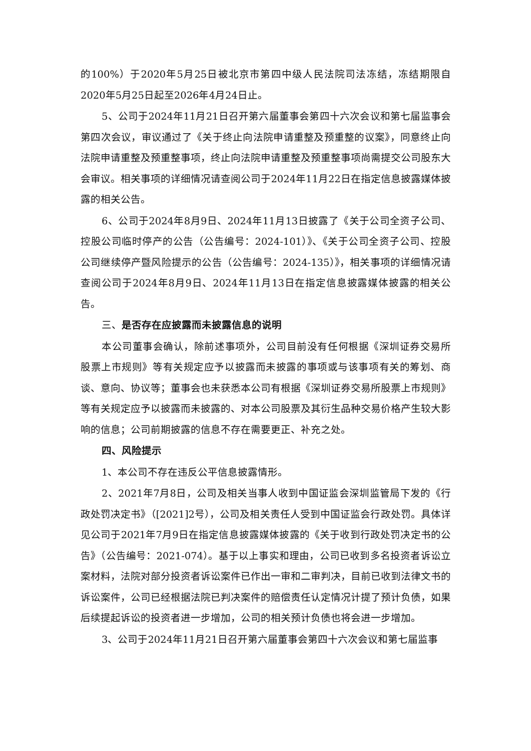的100%）于2020年5月25日被北京市第四中级人民法院司法冻结，冻结期限自2020年5月25日起至2026年4月24日止。
5、公司于2024年11月21日召开第六届董事会第四十六次会议和第七届监事会第四次会议，审议通过了《关于终止向法院申请重整及预重整的议案》，同意终止向法院申请重整及预重整事项，终止向法院申请重整及预重整事项尚需提交公司股东大会审议。相关事项的详细情况请查阅公司于2024年11月22日在指定信息披露媒体披露的相关公告。
6、公司于2024年8月9日、2024年11月13日披露了《关于公司全资子公司、控股公司临时停产的公告（公告编号：2024-101）》、《关于公司全资子公司、控股公司继续停产暨风险提示的公告（公告编号：2024-135）》，相关事项的详细情况请查阅公司于2024年8月9日、2024年11月13日在指定信息披露媒体披露的相关公告。
三、是否存在应披露而未披露信息的说明
本公司董事会确认，除前述事项外，公司目前没有任何根据《深圳证券交易所股票上市规则》等有关规定应予以披露而未披露的事项或与该事项有关的筹划、商谈、意向、协议等；董事会也未获悉本公司有根据《深圳证券交易所股票上市规则》等有关规定应予以披露而未披露的、对本公司股票及其衍生品种交易价格产生较大影响的信息；公司前期披露的信息不存在需要更正、补充之处。
四、风险提示
1、本公司不存在违反公平信息披露情形。
2、2021年7月8日，公司及相关当事人收到中国证监会深圳监管局下发的《行政处罚决定书》（[2021]2号），公司及相关责任人受到中国证监会行政处罚。具体详见公司于2021年7月9日在指定信息披露媒体披露的《关于收到行政处罚决定书的公告》（公告编号：2021-074）。基于以上事实和理由，公司已收到多名投资者诉讼立案材料，法院对部分投资者诉讼案件已作出一审和二审判决，目前已收到法律文书的诉讼案件，公司已经根据法院已判决案件的赔偿责任认定情况计提了预计负债，如果后续提起诉讼的投资者进一步增加，公司的相关预计负债也将会进一步增加。
3、公司于2024年11月21日召开第六届董事会第四十六次会议和第七届监事